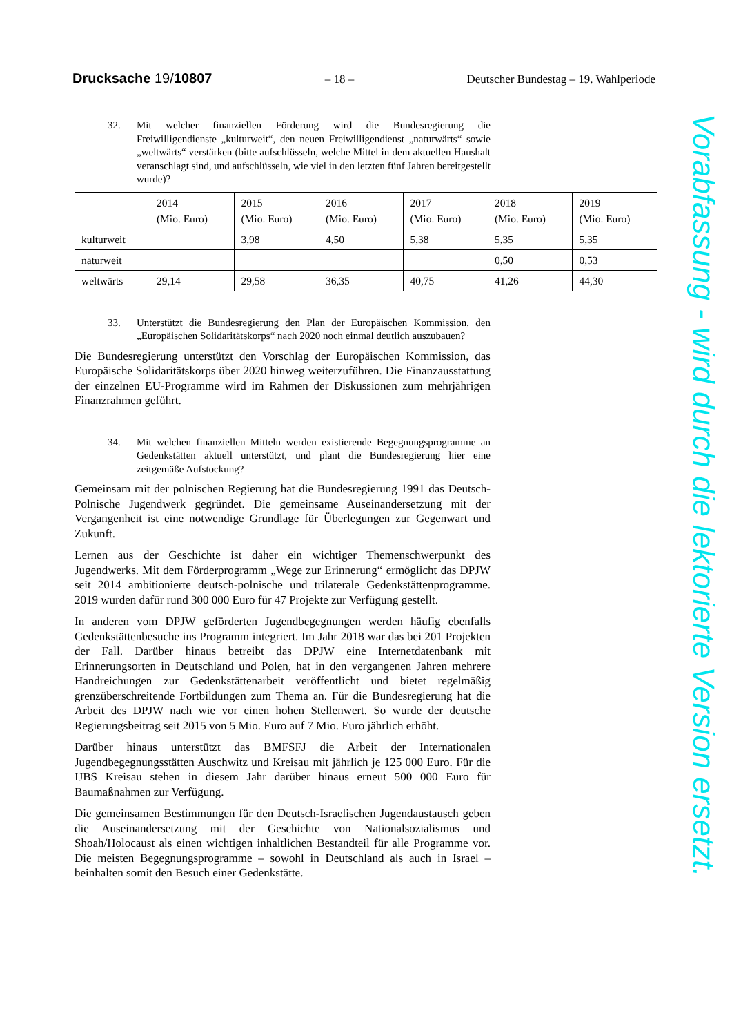Drucksache 19/10807 – 18 – Deutscher Bundestag – 19. Wahlperiode
32. Mit welcher finanziellen Förderung wird die Bundesregierung die Freiwilligendienste „kulturweit“, den neuen Freiwilligendienst „naturwärts“ sowie „weltwärts“ verstärken (bitte aufschlüsseln, welche Mittel in dem aktuellen Haushalt veranschlagt sind, und aufschlüsseln, wie viel in den letzten fünf Jahren bereitgestellt wurde)?
| | 2014 (Mio. Euro) | 2015 (Mio. Euro) | 2016 (Mio. Euro) | 2017 (Mio. Euro) | 2018 (Mio. Euro) | 2019 (Mio. Euro) |
| kulturweit | | 3,98 | 4,50 | 5,38 | 5,35 | 5,35 |
| naturweit | | | | | 0,50 | 0,53 |
| weltwärts | 29,14 | 29,58 | 36,35 | 40,75 | 41,26 | 44,30 |
33. Unterstützt die Bundesregierung den Plan der Europäischen Kommission, den „Europäischen Solidaritätskorps“ nach 2020 noch einmal deutlich auszubauen?
Die Bundesregierung unterstützt den Vorschlag der Europäischen Kommission, das Europäische Solidaritätskorps über 2020 hinweg weiterzuführen. Die Finanzausstattung der einzelnen EU-Programme wird im Rahmen der Diskussionen zum mehrjährigen Finanzrahmen geführt.
34. Mit welchen finanziellen Mitteln werden existierende Begegnungsprogramme an Gedenkstätten aktuell unterstützt, und plant die Bundesregierung hier eine zeitgemäße Aufstockung?
Gemeinsam mit der polnischen Regierung hat die Bundesregierung 1991 das Deutsch-Polnische Jugendwerk gegründet. Die gemeinsame Auseinandersetzung mit der Vergangenheit ist eine notwendige Grundlage für Überlegungen zur Gegenwart und Zukunft.
Lernen aus der Geschichte ist daher ein wichtiger Themenschwerpunkt des Jugendwerks. Mit dem Förderprogramm „Wege zur Erinnerung“ ermöglicht das DPJW seit 2014 ambitionierte deutsch-polnische und trilaterale Gedenkstättenprogramme. 2019 wurden dafür rund 300 000 Euro für 47 Projekte zur Verfügung gestellt.
In anderen vom DPJW geförderten Jugendbegegnungen werden häufig ebenfalls Gedenkstättenbesuche ins Programm integriert. Im Jahr 2018 war das bei 201 Projekten der Fall. Darüber hinaus betreibt das DPJW eine Internetdatenbank mit Erinnerungsorten in Deutschland und Polen, hat in den vergangenen Jahren mehrere Handreichungen zur Gedenkstättenarbeit veröffentlicht und bietet regelmäßig grenzüberschreitende Fortbildungen zum Thema an. Für die Bundesregierung hat die Arbeit des DPJW nach wie vor einen hohen Stellenwert. So wurde der deutsche Regierungsbeitrag seit 2015 von 5 Mio. Euro auf 7 Mio. Euro jährlich erhöht.
Darüber hinaus unterstützt das BMFSFJ die Arbeit der Internationalen Jugendbegegnungsstätten Auschwitz und Kreisau mit jährlich je 125 000 Euro. Für die IJBS Kreisau stehen in diesem Jahr darüber hinaus erneut 500 000 Euro für Baumaßnahmen zur Verfügung.
Die gemeinsamen Bestimmungen für den Deutsch-Israelischen Jugendaustausch geben die Auseinandersetzung mit der Geschichte von Nationalsozialismus und Shoah/Holocaust als einen wichtigen inhaltlichen Bestandteil für alle Programme vor. Die meisten Begegnungsprogramme – sowohl in Deutschland als auch in Israel – beinhalten somit den Besuch einer Gedenkstätte.
Vorabfassung - wird durch die lektorierte Version ersetzt.